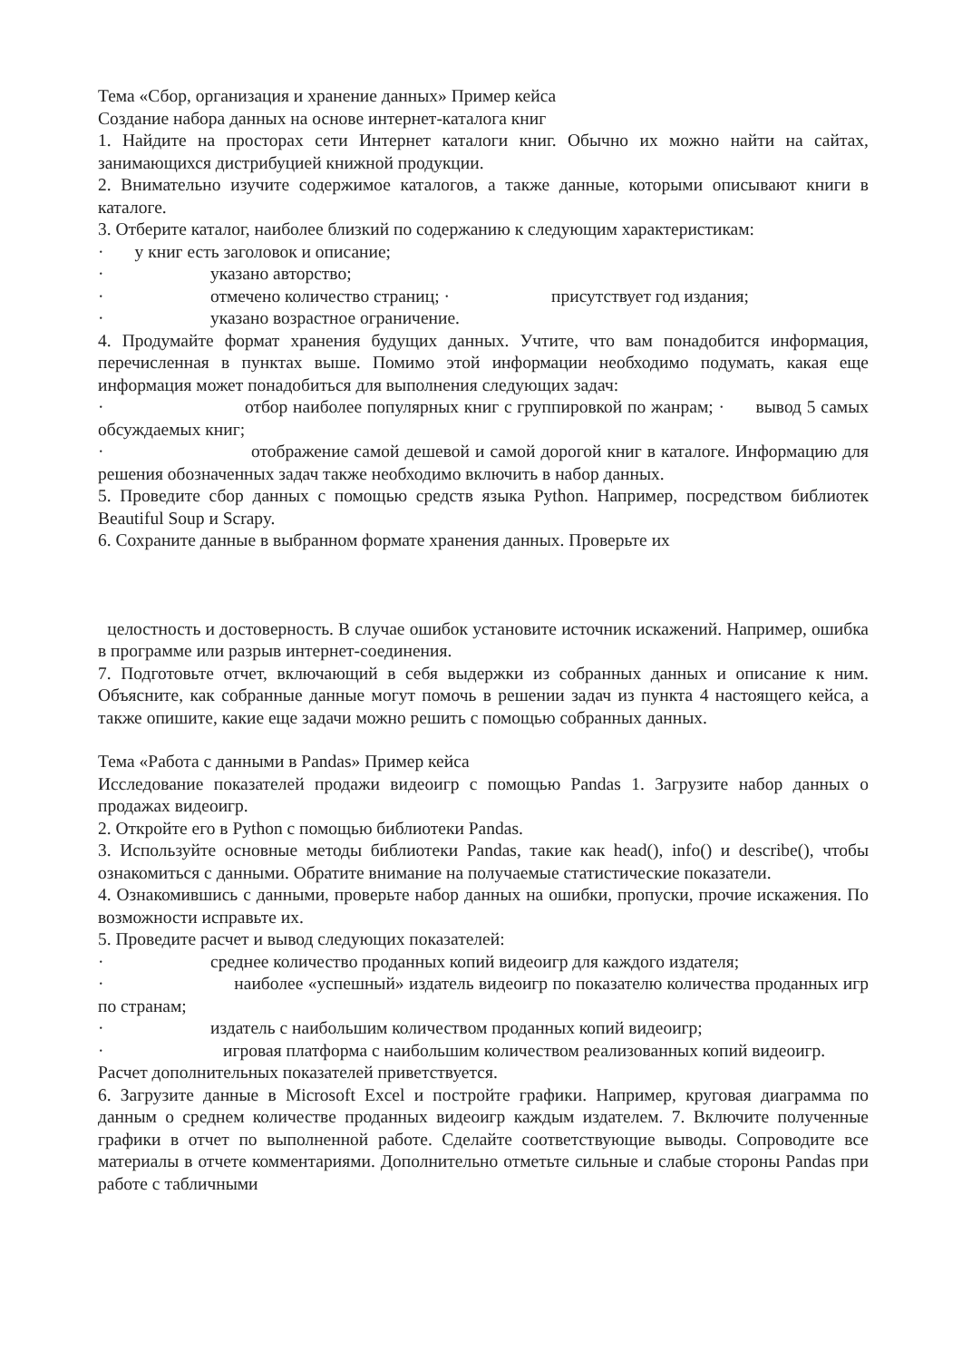Тема «Сбор, организация и хранение данных» Пример кейса
Создание набора данных на основе интернет-каталога книг
1. Найдите на просторах сети Интернет каталоги книг. Обычно их можно найти на сайтах, занимающихся дистрибуцией книжной продукции.
2. Внимательно изучите содержимое каталогов, а также данные, которыми описывают книги в каталоге.
3. Отберите каталог, наиболее близкий по содержанию к следующим характеристикам:
· у книг есть заголовок и описание;
· указано авторство;
· отмечено количество страниц; · присутствует год издания;
· указано возрастное ограничение.
4. Продумайте формат хранения будущих данных. Учтите, что вам понадобится информация, перечисленная в пунктах выше. Помимо этой информации необходимо подумать, какая еще информация может понадобиться для выполнения следующих задач:
· отбор наиболее популярных книг с группировкой по жанрам; · вывод 5 самых обсуждаемых книг;
· отображение самой дешевой и самой дорогой книг в каталоге. Информацию для решения обозначенных задач также необходимо включить в набор данных.
5. Проведите сбор данных с помощью средств языка Python. Например, посредством библиотек Beautiful Soup и Scrapy.
6. Сохраните данные в выбранном формате хранения данных. Проверьте их
целостность и достоверность. В случае ошибок установите источник искажений. Например, ошибка в программе или разрыв интернет-соединения.
7. Подготовьте отчет, включающий в себя выдержки из собранных данных и описание к ним. Объясните, как собранные данные могут помочь в решении задач из пункта 4 настоящего кейса, а также опишите, какие еще задачи можно решить с помощью собранных данных.
Тема «Работа с данными в Pandas» Пример кейса
Исследование показателей продажи видеоигр с помощью Pandas 1. Загрузите набор данных о продажах видеоигр.
2. Откройте его в Python с помощью библиотеки Pandas.
3. Используйте основные методы библиотеки Pandas, такие как head(), info() и describe(), чтобы ознакомиться с данными. Обратите внимание на получаемые статистические показатели.
4. Ознакомившись с данными, проверьте набор данных на ошибки, пропуски, прочие искажения. По возможности исправьте их.
5. Проведите расчет и вывод следующих показателей:
· среднее количество проданных копий видеоигр для каждого издателя;
· наиболее «успешный» издатель видеоигр по показателю количества проданных игр по странам;
· издатель с наибольшим количеством проданных копий видеоигр;
· игровая платформа с наибольшим количеством реализованных копий видеоигр.
Расчет дополнительных показателей приветствуется.
6. Загрузите данные в Microsoft Excel и постройте графики. Например, круговая диаграмма по данным о среднем количестве проданных видеоигр каждым издателем. 7. Включите полученные графики в отчет по выполненной работе. Сделайте соответствующие выводы. Сопроводите все материалы в отчете комментариями. Дополнительно отметьте сильные и слабые стороны Pandas при работе с табличными